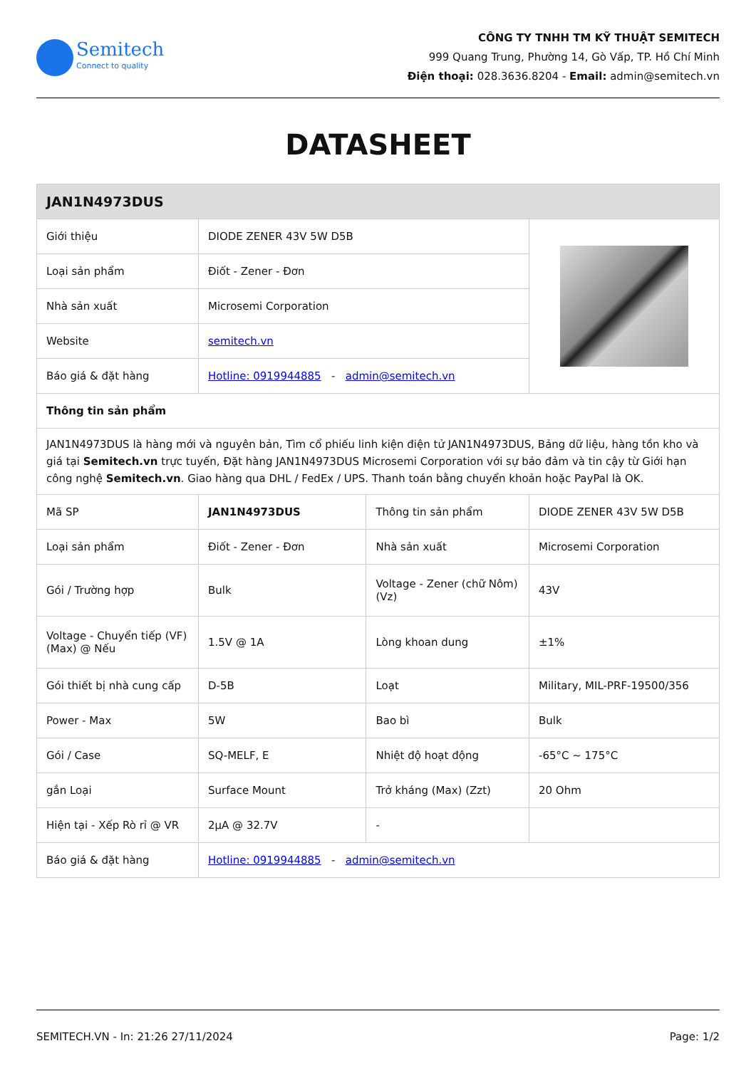Semitech
Connect to quality
CÔNG TY TNHH TM KỸ THUẬT SEMITECH
999 Quang Trung, Phường 14, Gò Vấp, TP. Hồ Chí Minh
Điện thoại: 028.3636.8204 - Email: admin@semitech.vn
DATASHEET
| JAN1N4973DUS | | | |
| --- | --- | --- | --- |
| Giới thiệu | DIODE ZENER 43V 5W D5B | | |
| Loại sản phẩm | Điốt - Zener - Đơn | | |
| Nhà sản xuất | Microsemi Corporation | | |
| Website | semitech.vn | | |
| Báo giá & đặt hàng | Hotline: 0919944885 - admin@semitech.vn | | |
| Thông tin sản phẩm | | | |
| JAN1N4973DUS là hàng mới và nguyên bản, Tìm cổ phiếu linh kiện điện tử JAN1N4973DUS, Bảng dữ liệu, hàng tồn kho và giá tại Semitech.vn trực tuyến, Đặt hàng JAN1N4973DUS Microsemi Corporation với sự bảo đảm và tin cậy từ Giới hạn công nghệ Semitech.vn . Giao hàng qua DHL / FedEx / UPS. Thanh toán bằng chuyển khoản hoặc PayPal là OK. | | | |
| Mã SP | JAN1N4973DUS | Thông tin sản phẩm | DIODE ZENER 43V 5W D5B |
| Loại sản phẩm | Điốt - Zener - Đơn | Nhà sản xuất | Microsemi Corporation |
| Gói / Trường hợp | Bulk | Voltage - Zener (chữ Nôm) (Vz) | 43V |
| Voltage - Chuyển tiếp (VF) (Max) @ Nếu | 1.5V @ 1A | Lòng khoan dung | ±1% |
| Gói thiết bị nhà cung cấp | D-5B | Loạt | Military, MIL-PRF-19500/356 |
| Power - Max | 5W | Bao bì | Bulk |
| Gói / Case | SQ-MELF, E | Nhiệt độ hoạt động | -65°C ~ 175°C |
| gắn Loại | Surface Mount | Trở kháng (Max) (Zzt) | 20 Ohm |
| Hiện tại - Xếp Rò rỉ @ VR | 2µA @ 32.7V | - | |
| Báo giá & đặt hàng | Hotline: 0919944885 - admin@semitech.vn | | |
SEMITECH.VN - In: 21:26 27/11/2024 Page: 1/2